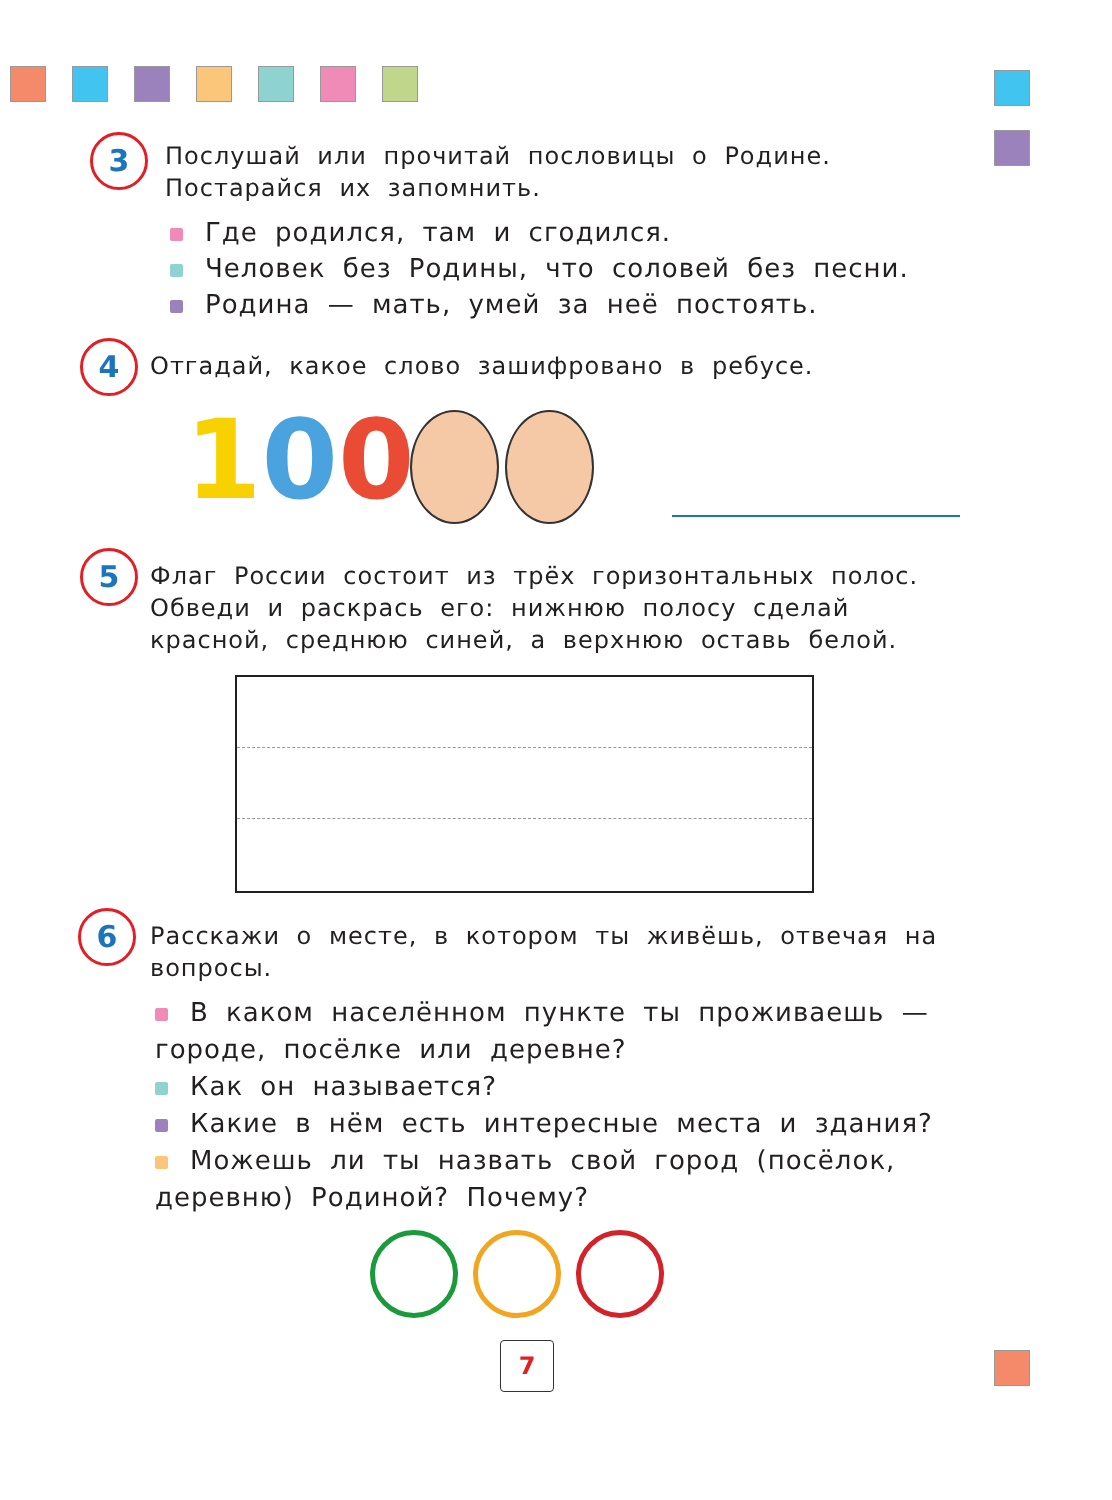3
Послушай или прочитай пословицы о Родине. Постарайся их запомнить.
Где родился, там и сгодился.
Человек без Родины, что соловей без песни.
Родина — мать, умей за неё постоять.
4 Отгадай, какое слово зашифровано в ребусе.
100
5
Флаг России состоит из трёх горизонтальных полос. Обведи и раскрась его: нижнюю полосу сделай красной, среднюю синей, а верхнюю оставь белой.
6
Расскажи о месте, в котором ты живёшь, отвечая на вопросы.
В каком населённом пункте ты проживаешь — городе, посёлке или деревне?
Как он называется?
Какие в нём есть интересные места и здания?
Можешь ли ты назвать свой город (посёлок, деревню) Родиной? Почему?
7